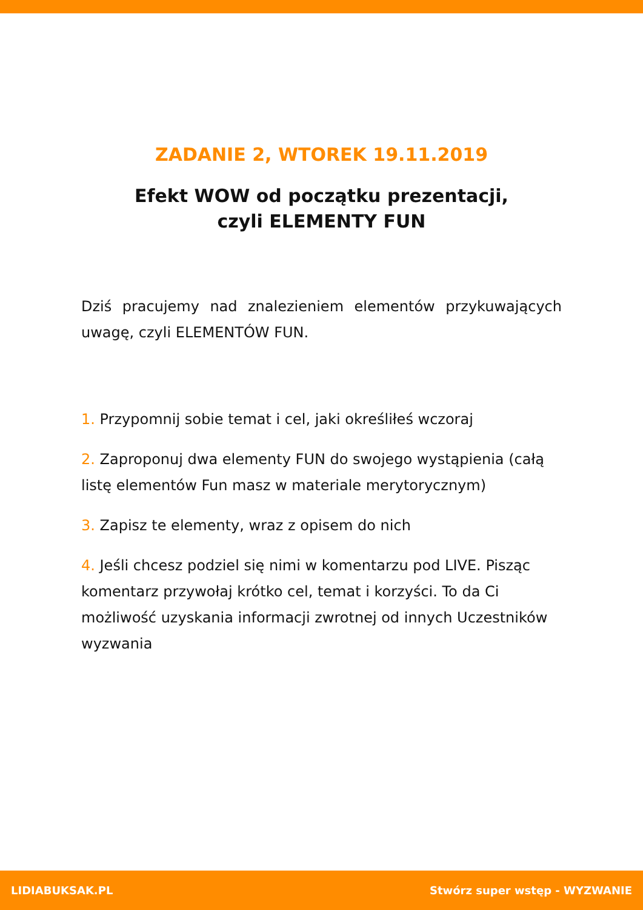ZADANIE 2, WTOREK 19.11.2019
Efekt WOW od początku prezentacji,
czyli ELEMENTY FUN
Dziś pracujemy nad znalezieniem elementów przykuwających uwagę, czyli ELEMENTÓW FUN.
1. Przypomnij sobie temat i cel, jaki określiłeś wczoraj
2. Zaproponuj dwa elementy FUN do swojego wystąpienia (całą listę elementów Fun masz w materiale merytorycznym)
3. Zapisz te elementy, wraz z opisem do nich
4. Jeśli chcesz podziel się nimi w komentarzu pod LIVE. Pisząc komentarz przywołaj krótko cel, temat i korzyści. To da Ci możliwość uzyskania informacji zwrotnej od innych Uczestników wyzwania
LIDIABUKSAK.PL Stwórz super wstęp - WYZWANIE